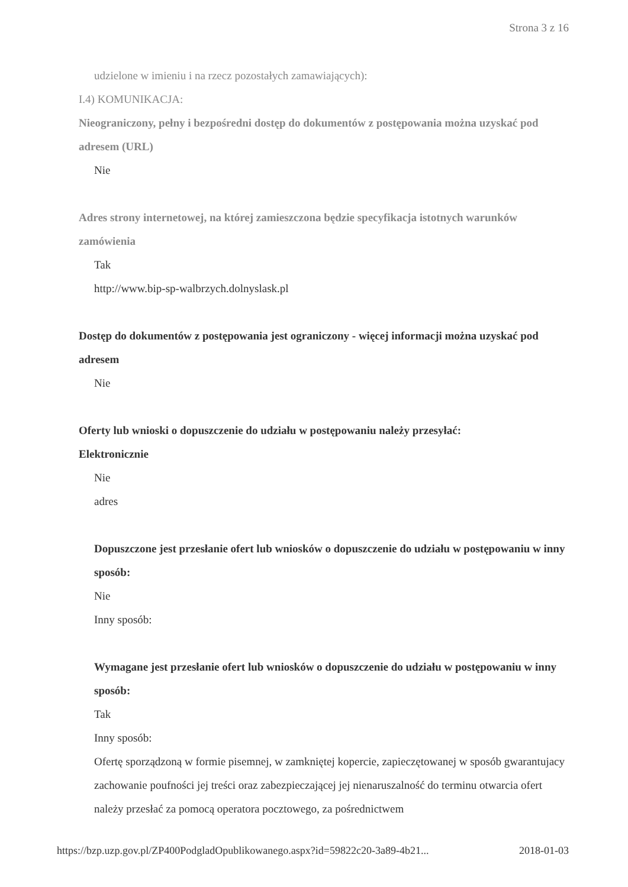Strona 3 z 16
udzielone w imieniu i na rzecz pozostałych zamawiających):
I.4) KOMUNIKACJA:
Nieograniczony, pełny i bezpośredni dostęp do dokumentów z postępowania można uzyskać pod adresem (URL)
Nie
Adres strony internetowej, na której zamieszczona będzie specyfikacja istotnych warunków zamówienia
Tak
http://www.bip-sp-walbrzych.dolnyslask.pl
Dostęp do dokumentów z postępowania jest ograniczony - więcej informacji można uzyskać pod adresem
Nie
Oferty lub wnioski o dopuszczenie do udziału w postępowaniu należy przesyłać:
Elektronicznie
Nie
adres
Dopuszczone jest przesłanie ofert lub wniosków o dopuszczenie do udziału w postępowaniu w inny sposób:
Nie
Inny sposób:
Wymagane jest przesłanie ofert lub wniosków o dopuszczenie do udziału w postępowaniu w inny sposób:
Tak
Inny sposób:
Ofertę sporządzoną w formie pisemnej, w zamkniętej kopercie, zapieczętowanej w sposób gwarantujacy zachowanie poufności jej treści oraz zabezpieczającej jej nienaruszalność do terminu otwarcia ofert należy przesłać za pomocą operatora pocztowego, za pośrednictwem
https://bzp.uzp.gov.pl/ZP400PodgladOpublikowanego.aspx?id=59822c20-3a89-4b21... 2018-01-03